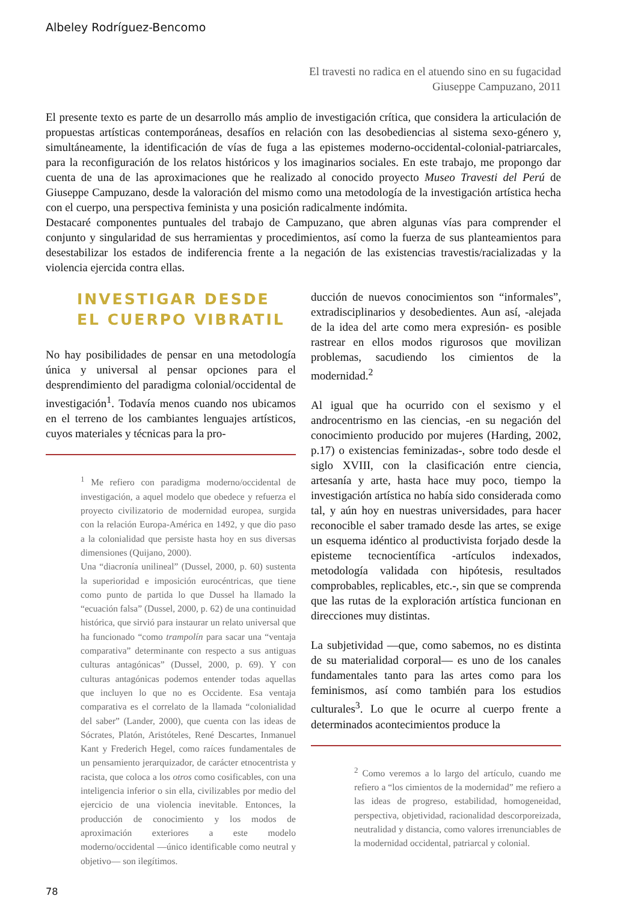Albeley Rodríguez-Bencomo
El travesti no radica en el atuendo sino en su fugacidad
Giuseppe Campuzano, 2011
El presente texto es parte de un desarrollo más amplio de investigación crítica, que considera la articulación de propuestas artísticas contemporáneas, desafíos en relación con las desobediencias al sistema sexo-género y, simultáneamente, la identificación de vías de fuga a las epistemes moderno-occidental-colonial-patriarcales, para la reconfiguración de los relatos históricos y los imaginarios sociales. En este trabajo, me propongo dar cuenta de una de las aproximaciones que he realizado al conocido proyecto Museo Travesti del Perú de Giuseppe Campuzano, desde la valoración del mismo como una metodología de la investigación artística hecha con el cuerpo, una perspectiva feminista y una posición radicalmente indómita.
Destacaré componentes puntuales del trabajo de Campuzano, que abren algunas vías para comprender el conjunto y singularidad de sus herramientas y procedimientos, así como la fuerza de sus planteamientos para desestabilizar los estados de indiferencia frente a la negación de las existencias travestis/racializadas y la violencia ejercida contra ellas.
INVESTIGAR DESDE
EL CUERPO VIBRATIL
No hay posibilidades de pensar en una metodología única y universal al pensar opciones para el desprendimiento del paradigma colonial/occidental de investigación<sup>1</sup>. Todavía menos cuando nos ubicamos en el terreno de los cambiantes lenguajes artísticos, cuyos materiales y técnicas para la pro-
<sup>1</sup> Me refiero con paradigma moderno/occidental de investigación, a aquel modelo que obedece y refuerza el proyecto civilizatorio de modernidad europea, surgida con la relación Europa-América en 1492, y que dio paso a la colonialidad que persiste hasta hoy en sus diversas dimensiones (Quijano, 2000).
Una “diacronía unilineal” (Dussel, 2000, p. 60) sustenta la superioridad e imposición eurocéntricas, que tiene como punto de partida lo que Dussel ha llamado la “ecuación falsa” (Dussel, 2000, p. 62) de una continuidad histórica, que sirvió para instaurar un relato universal que ha funcionado “como trampolín para sacar una “ventaja comparativa” determinante con respecto a sus antiguas culturas antagónicas” (Dussel, 2000, p. 69). Y con culturas antagónicas podemos entender todas aquellas que incluyen lo que no es Occidente. Esa ventaja comparativa es el correlato de la llamada “colonialidad del saber” (Lander, 2000), que cuenta con las ideas de Sócrates, Platón, Aristóteles, René Descartes, Inmanuel Kant y Frederich Hegel, como raíces fundamentales de un pensamiento jerarquizador, de carácter etnocentrista y racista, que coloca a los otros como cosificables, con una inteligencia inferior o sin ella, civilizables por medio del ejercicio de una violencia inevitable. Entonces, la producción de conocimiento y los modos de aproximación exteriores a este modelo moderno/occidental —único identificable como neutral y objetivo— son ilegítimos.
ducción de nuevos conocimientos son “informales”, extradisciplinarios y desobedientes. Aun así, -alejada de la idea del arte como mera expresión- es posible rastrear en ellos modos rigurosos que movilizan problemas, sacudiendo los cimientos de la modernidad.<sup>2</sup>
Al igual que ha ocurrido con el sexismo y el androcentrismo en las ciencias, -en su negación del conocimiento producido por mujeres (Harding, 2002, p.17) o existencias feminizadas-, sobre todo desde el siglo XVIII, con la clasificación entre ciencia, artesanía y arte, hasta hace muy poco, tiempo la investigación artística no había sido considerada como tal, y aún hoy en nuestras universidades, para hacer reconocible el saber tramado desde las artes, se exige un esquema idéntico al productivista forjado desde la episteme tecnocientífica -artículos indexados, metodología validada con hipótesis, resultados comprobables, replicables, etc.-, sin que se comprenda que las rutas de la exploración artística funcionan en direcciones muy distintas.
La subjetividad —que, como sabemos, no es distinta de su materialidad corporal— es uno de los canales fundamentales tanto para las artes como para los feminismos, así como también para los estudios culturales<sup>3</sup>. Lo que le ocurre al cuerpo frente a determinados acontecimientos produce la
<sup>2</sup> Como veremos a lo largo del artículo, cuando me refiero a “los cimientos de la modernidad” me refiero a las ideas de progreso, estabilidad, homogeneidad, perspectiva, objetividad, racionalidad descorporeizada, neutralidad y distancia, como valores irrenunciables de la modernidad occidental, patriarcal y colonial.
78